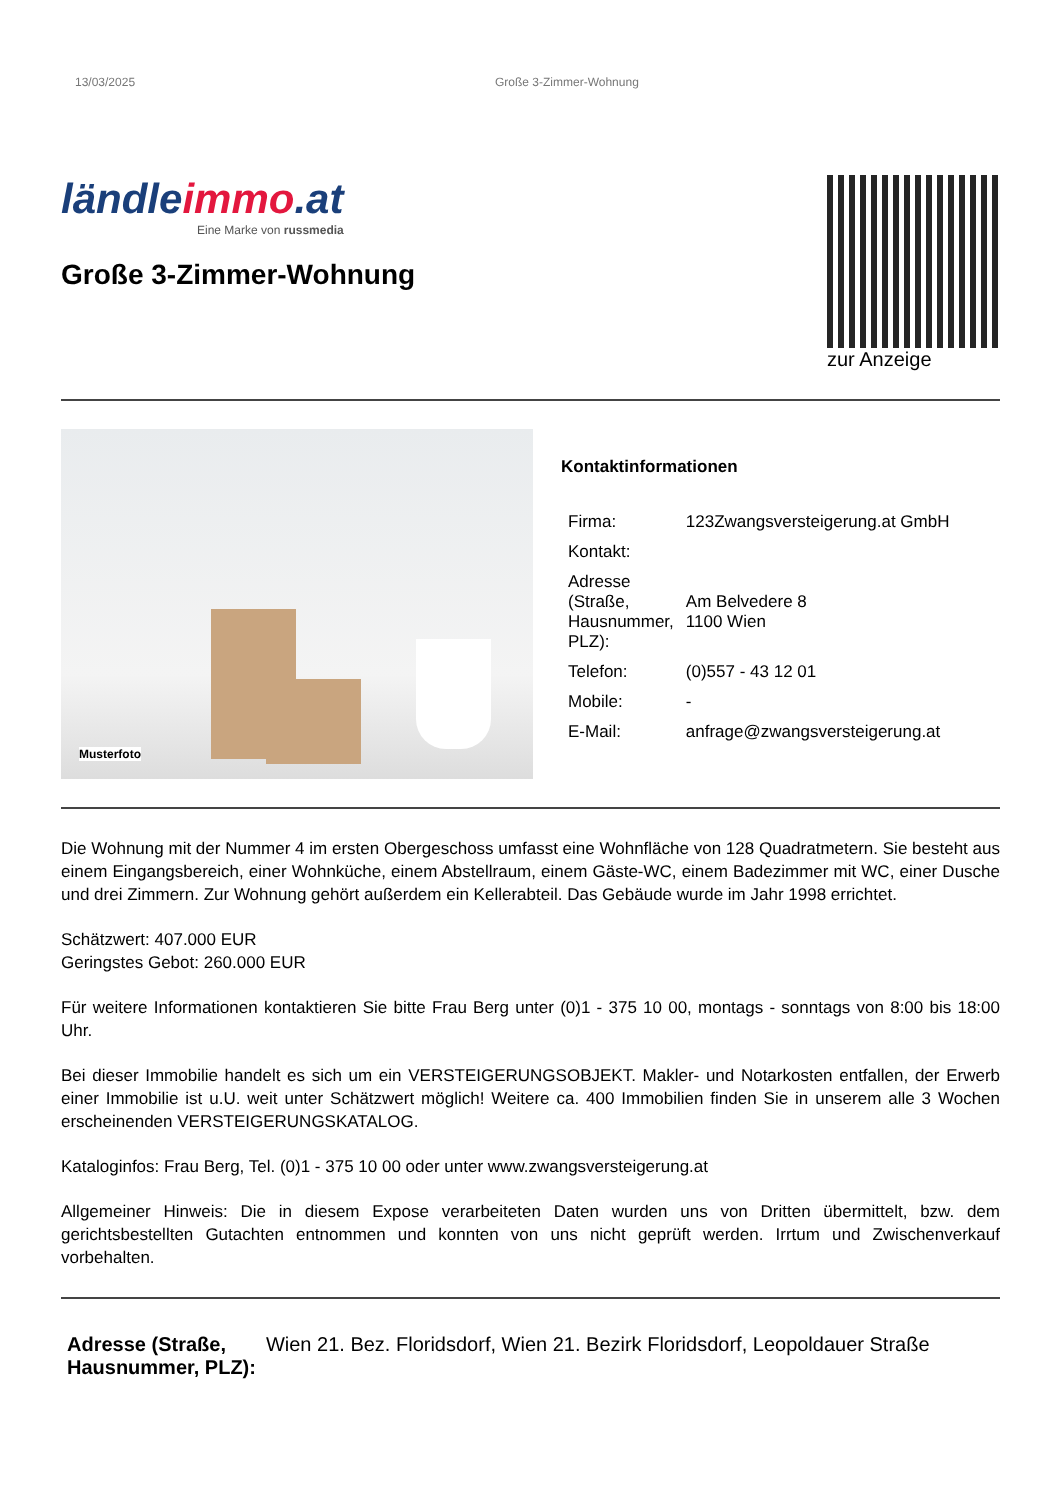13/03/2025 Große 3-Zimmer-Wohnung
ländleimmo.at
Eine Marke von russmedia
Große 3-Zimmer-Wohnung
zur Anzeige
Musterfoto
Kontaktinformationen
| Firma: | 123Zwangsversteigerung.at GmbH |
| Kontakt: | |
| Adresse (Straße, Hausnummer, PLZ): | Am Belvedere 8 1100 Wien |
| Telefon: | (0)557 - 43 12 01 |
| Mobile: | - |
| E-Mail: | anfrage@zwangsversteigerung.at |
Die Wohnung mit der Nummer 4 im ersten Obergeschoss umfasst eine Wohnfläche von 128 Quadratmetern. Sie besteht aus einem Eingangsbereich, einer Wohnküche, einem Abstellraum, einem Gäste-WC, einem Badezimmer mit WC, einer Dusche und drei Zimmern. Zur Wohnung gehört außerdem ein Kellerabteil. Das Gebäude wurde im Jahr 1998 errichtet.
Schätzwert: 407.000 EUR
Geringstes Gebot: 260.000 EUR
Für weitere Informationen kontaktieren Sie bitte Frau Berg unter (0)1 - 375 10 00, montags - sonntags von 8:00 bis 18:00 Uhr.
Bei dieser Immobilie handelt es sich um ein VERSTEIGERUNGSOBJEKT. Makler- und Notarkosten entfallen, der Erwerb einer Immobilie ist u.U. weit unter Schätzwert möglich! Weitere ca. 400 Immobilien finden Sie in unserem alle 3 Wochen erscheinenden VERSTEIGERUNGSKATALOG.
Kataloginfos: Frau Berg, Tel. (0)1 - 375 10 00 oder unter www.zwangsversteigerung.at
Allgemeiner Hinweis: Die in diesem Expose verarbeiteten Daten wurden uns von Dritten übermittelt, bzw. dem gerichtsbestellten Gutachten entnommen und konnten von uns nicht geprüft werden. Irrtum und Zwischenverkauf vorbehalten.
| Adresse (Straße, Hausnummer, PLZ): | Wien 21. Bez. Floridsdorf, Wien 21. Bezirk Floridsdorf, Leopoldauer Straße |